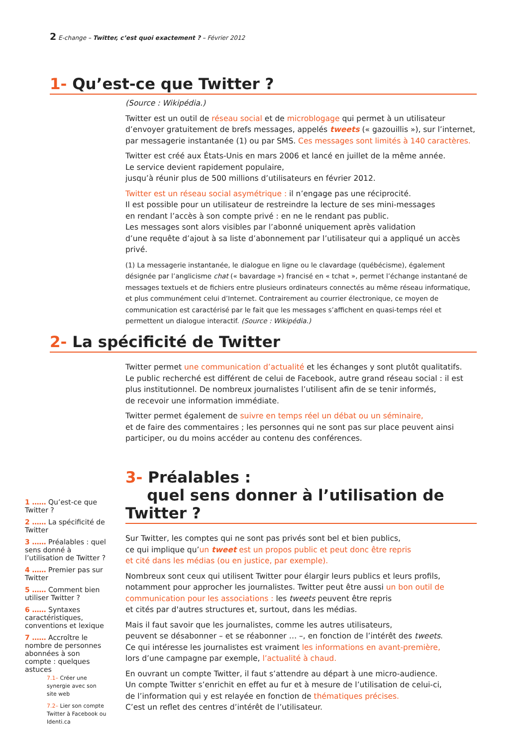2 E-change – Twitter, c’est quoi exactement ? – Février 2012
1- Qu’est-ce que Twitter ?
(Source : Wikipédia.)
Twitter est un outil de réseau social et de microblogage qui permet à un utilisateur d’envoyer gratuitement de brefs messages, appelés tweets (« gazouillis »), sur l’internet, par messagerie instantanée (1) ou par SMS. Ces messages sont limités à 140 caractères.
Twitter est créé aux États-Unis en mars 2006 et lancé en juillet de la même année.
Le service devient rapidement populaire,
jusqu’à réunir plus de 500 millions d’utilisateurs en février 2012.
Twitter est un réseau social asymétrique : il n’engage pas une réciprocité.
Il est possible pour un utilisateur de restreindre la lecture de ses mini-messages
en rendant l’accès à son compte privé : en ne le rendant pas public.
Les messages sont alors visibles par l’abonné uniquement après validation
d’une requête d’ajout à sa liste d’abonnement par l’utilisateur qui a appliqué un accès privé.
(1) La messagerie instantanée, le dialogue en ligne ou le clavardage (québécisme), également désignée par l’anglicisme chat (« bavardage ») francisé en « tchat », permet l’échange instantané de messages textuels et de fichiers entre plusieurs ordinateurs connectés au même réseau informatique, et plus communément celui d’Internet. Contrairement au courrier électronique, ce moyen de communication est caractérisé par le fait que les messages s’affichent en quasi-temps réel et permettent un dialogue interactif. (Source : Wikipédia.)
2- La spécificité de Twitter
Twitter permet une communication d’actualité et les échanges y sont plutôt qualitatifs.
Le public recherché est différent de celui de Facebook, autre grand réseau social : il est plus institutionnel. De nombreux journalistes l’utilisent afin de se tenir informés,
de recevoir une information immédiate.
Twitter permet également de suivre en temps réel un débat ou un séminaire,
et de faire des commentaires ; les personnes qui ne sont pas sur place peuvent ainsi participer, ou du moins accéder au contenu des conférences.
3- Préalables :
quel sens donner à l’utilisation de Twitter ?
Sur Twitter, les comptes qui ne sont pas privés sont bel et bien publics,
ce qui implique qu’un tweet est un propos public et peut donc être repris
et cité dans les médias (ou en justice, par exemple).
Nombreux sont ceux qui utilisent Twitter pour élargir leurs publics et leurs profils, notamment pour approcher les journalistes. Twitter peut être aussi un bon outil de communication pour les associations : les tweets peuvent être repris
et cités par d'autres structures et, surtout, dans les médias.
Mais il faut savoir que les journalistes, comme les autres utilisateurs,
peuvent se désabonner – et se réabonner … –, en fonction de l’intérêt des tweets.
Ce qui intéresse les journalistes est vraiment les informations en avant-première,
lors d’une campagne par exemple, l’actualité à chaud.
En ouvrant un compte Twitter, il faut s’attendre au départ à une micro-audience.
Un compte Twitter s’enrichit en effet au fur et à mesure de l’utilisation de celui-ci,
de l’information qui y est relayée en fonction de thématiques précises.
C’est un reflet des centres d’intérêt de l’utilisateur.
1 …… Qu’est-ce que Twitter ?
2 …… La spécificité de Twitter
3 …… Préalables : quel sens donné à l’utilisation de Twitter ?
4 …… Premier pas sur Twitter
5 …… Comment bien utiliser Twitter ?
6 …… Syntaxes caractéristiques, conventions et lexique
7 …… Accroître le nombre de personnes abonnées à son compte : quelques astuces
7.1– Créer une synergie avec son site web
7.2– Lier son compte Twitter à Facebook ou Identi.ca